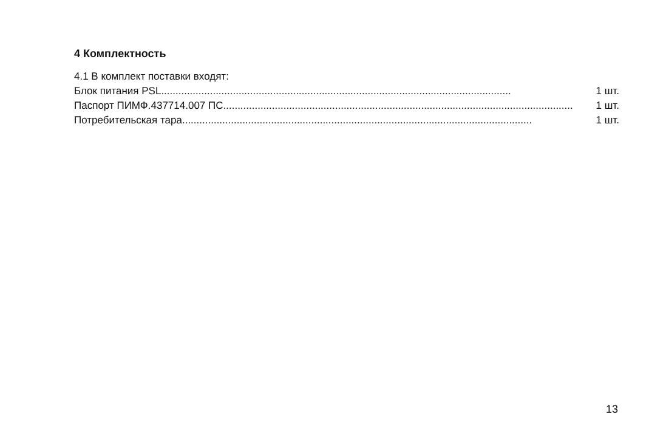4 Комплектность
4.1 В комплект поставки входят:
Блок питания PSL.......................................................................................................................... 1 шт.
Паспорт ПИМФ.437714.007 ПС.......................................................................................................................... 1 шт.
Потребительская тара .......................................................................................................................... 1 шт.
13